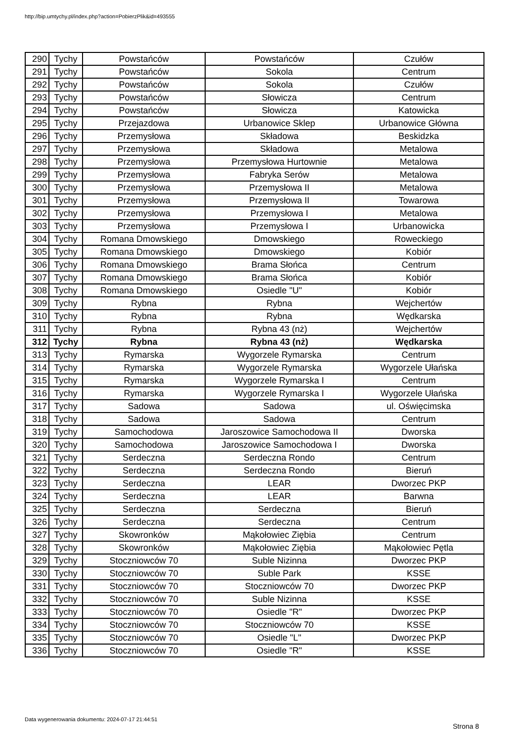http://bip.umtychy.pl/index.php?action=PobierzPlik&id=493555
| 290 | Tychy | Powstańców | Powstańców | Czułów |
| 291 | Tychy | Powstańców | Sokola | Centrum |
| 292 | Tychy | Powstańców | Sokola | Czułów |
| 293 | Tychy | Powstańców | Słowicza | Centrum |
| 294 | Tychy | Powstańców | Słowicza | Katowicka |
| 295 | Tychy | Przejazdowa | Urbanowice Sklep | Urbanowice Główna |
| 296 | Tychy | Przemysłowa | Składowa | Beskidzka |
| 297 | Tychy | Przemysłowa | Składowa | Metalowa |
| 298 | Tychy | Przemysłowa | Przemysłowa Hurtownie | Metalowa |
| 299 | Tychy | Przemysłowa | Fabryka Serów | Metalowa |
| 300 | Tychy | Przemysłowa | Przemysłowa II | Metalowa |
| 301 | Tychy | Przemysłowa | Przemysłowa II | Towarowa |
| 302 | Tychy | Przemysłowa | Przemysłowa I | Metalowa |
| 303 | Tychy | Przemysłowa | Przemysłowa I | Urbanowicka |
| 304 | Tychy | Romana Dmowskiego | Dmowskiego | Roweckiego |
| 305 | Tychy | Romana Dmowskiego | Dmowskiego | Kobiór |
| 306 | Tychy | Romana Dmowskiego | Brama Słońca | Centrum |
| 307 | Tychy | Romana Dmowskiego | Brama Słońca | Kobiór |
| 308 | Tychy | Romana Dmowskiego | Osiedle "U" | Kobiór |
| 309 | Tychy | Rybna | Rybna | Wejchertów |
| 310 | Tychy | Rybna | Rybna | Wędkarska |
| 311 | Tychy | Rybna | Rybna 43 (nż) | Wejchertów |
| 312 | Tychy | Rybna | Rybna 43 (nż) | Wędkarska |
| 313 | Tychy | Rymarska | Wygorzele Rymarska | Centrum |
| 314 | Tychy | Rymarska | Wygorzele Rymarska | Wygorzele Ułańska |
| 315 | Tychy | Rymarska | Wygorzele Rymarska I | Centrum |
| 316 | Tychy | Rymarska | Wygorzele Rymarska I | Wygorzele Ułańska |
| 317 | Tychy | Sadowa | Sadowa | ul. Oświęcimska |
| 318 | Tychy | Sadowa | Sadowa | Centrum |
| 319 | Tychy | Samochodowa | Jaroszowice Samochodowa II | Dworska |
| 320 | Tychy | Samochodowa | Jaroszowice Samochodowa I | Dworska |
| 321 | Tychy | Serdeczna | Serdeczna Rondo | Centrum |
| 322 | Tychy | Serdeczna | Serdeczna Rondo | Bieruń |
| 323 | Tychy | Serdeczna | LEAR | Dworzec PKP |
| 324 | Tychy | Serdeczna | LEAR | Barwna |
| 325 | Tychy | Serdeczna | Serdeczna | Bieruń |
| 326 | Tychy | Serdeczna | Serdeczna | Centrum |
| 327 | Tychy | Skowronków | Mąkołowiec Ziębia | Centrum |
| 328 | Tychy | Skowronków | Mąkołowiec Ziębia | Mąkołowiec Pętla |
| 329 | Tychy | Stoczniowców 70 | Suble Nizinna | Dworzec PKP |
| 330 | Tychy | Stoczniowców 70 | Suble Park | KSSE |
| 331 | Tychy | Stoczniowców 70 | Stoczniowców 70 | Dworzec PKP |
| 332 | Tychy | Stoczniowców 70 | Suble Nizinna | KSSE |
| 333 | Tychy | Stoczniowców 70 | Osiedle "R" | Dworzec PKP |
| 334 | Tychy | Stoczniowców 70 | Stoczniowców 70 | KSSE |
| 335 | Tychy | Stoczniowców 70 | Osiedle "L" | Dworzec PKP |
| 336 | Tychy | Stoczniowców 70 | Osiedle "R" | KSSE |
Data wygenerowania dokumentu: 2024-07-17 21:44:51
Strona 8